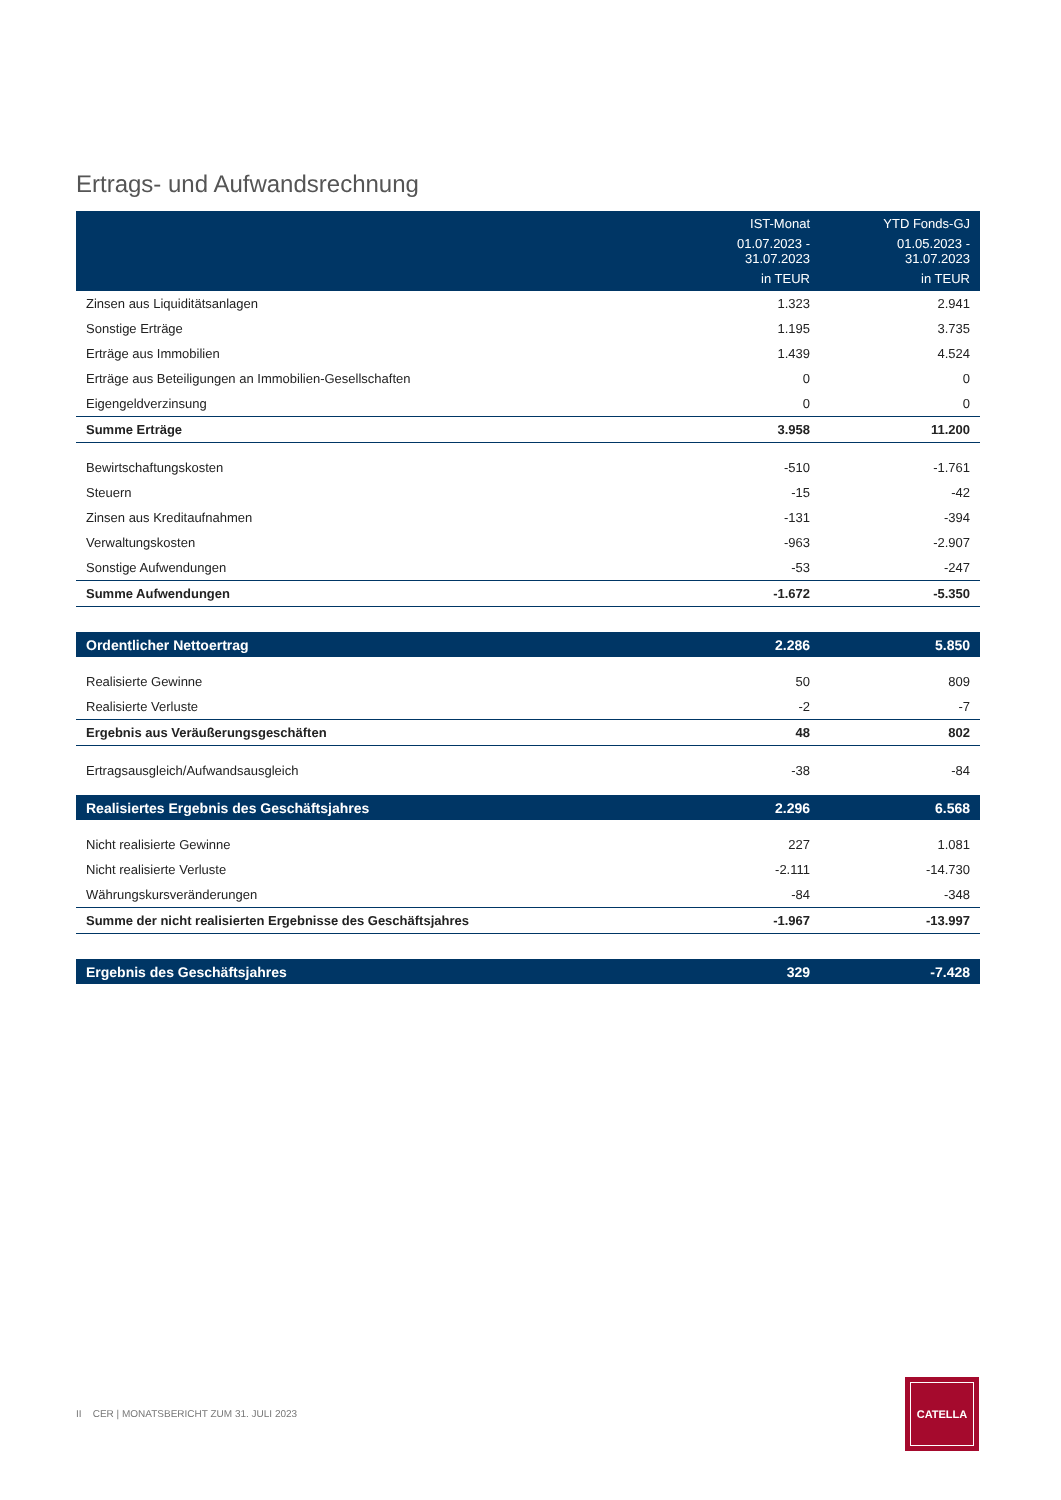Ertrags- und Aufwandsrechnung
| | IST-Monat | YTD Fonds-GJ |
| --- | --- | --- |
| | 01.07.2023 - 31.07.2023 | 01.05.2023 - 31.07.2023 |
| | in TEUR | in TEUR |
| Zinsen aus Liquiditätsanlagen | 1.323 | 2.941 |
| Sonstige Erträge | 1.195 | 3.735 |
| Erträge aus Immobilien | 1.439 | 4.524 |
| Erträge aus Beteiligungen an Immobilien-Gesellschaften | 0 | 0 |
| Eigengeldverzinsung | 0 | 0 |
| Summe Erträge | 3.958 | 11.200 |
| Bewirtschaftungskosten | -510 | -1.761 |
| Steuern | -15 | -42 |
| Zinsen aus Kreditaufnahmen | -131 | -394 |
| Verwaltungskosten | -963 | -2.907 |
| Sonstige Aufwendungen | -53 | -247 |
| Summe Aufwendungen | -1.672 | -5.350 |
| Ordentlicher Nettoertrag | 2.286 | 5.850 |
| Realisierte Gewinne | 50 | 809 |
| Realisierte Verluste | -2 | -7 |
| Ergebnis aus Veräußerungsgeschäften | 48 | 802 |
| Ertragsausgleich/Aufwandsausgleich | -38 | -84 |
| Realisiertes Ergebnis des Geschäftsjahres | 2.296 | 6.568 |
| Nicht realisierte Gewinne | 227 | 1.081 |
| Nicht realisierte Verluste | -2.111 | -14.730 |
| Währungskursveränderungen | -84 | -348 |
| Summe der nicht realisierten Ergebnisse des Geschäftsjahres | -1.967 | -13.997 |
| Ergebnis des Geschäftsjahres | 329 | -7.428 |
II CER | MONATSBERICHT ZUM 31. JULI 2023
CATELLA